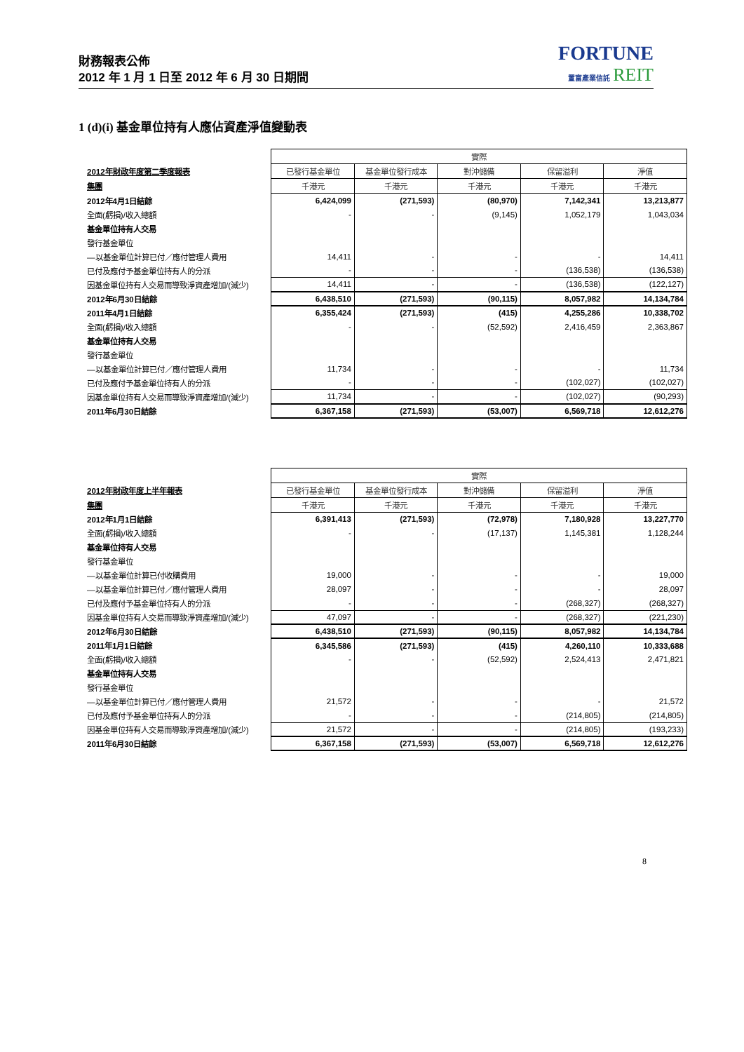財務報表公佈
2012 年 1 月 1 日至 2012 年 6 月 30 日期間
FORTUNE
置富產業信託 REIT
1 (d)(i) 基金單位持有人應佔資產淨值變動表
| | 實際 | | | | |
| 2012年財政年度第二季度報表 | 已發行基金單位 | 基金單位發行成本 | 對沖儲備 | 保留溢利 | 淨值 |
| 集團 | 千港元 | 千港元 | 千港元 | 千港元 | 千港元 |
| 2012年4月1日結餘 | 6,424,099 | (271,593) | (80,970) | 7,142,341 | 13,213,877 |
| 全面(虧損)/收入總額 | - | - | (9,145) | 1,052,179 | 1,043,034 |
| 基金單位持有人交易 | | | | | |
| 發行基金單位 | | | | | |
| —以基金單位計算已付／應付管理人費用 | 14,411 | - | - | - | 14,411 |
| 已付及應付予基金單位持有人的分派 | - | - | - | (136,538) | (136,538) |
| 因基金單位持有人交易而導致淨資產增加/(減少) | 14,411 | - | - | (136,538) | (122,127) |
| 2012年6月30日結餘 | 6,438,510 | (271,593) | (90,115) | 8,057,982 | 14,134,784 |
| 2011年4月1日結餘 | 6,355,424 | (271,593) | (415) | 4,255,286 | 10,338,702 |
| 全面(虧損)/收入總額 | - | - | (52,592) | 2,416,459 | 2,363,867 |
| 基金單位持有人交易 | | | | | |
| 發行基金單位 | | | | | |
| —以基金單位計算已付／應付管理人費用 | 11,734 | - | - | - | 11,734 |
| 已付及應付予基金單位持有人的分派 | - | - | - | (102,027) | (102,027) |
| 因基金單位持有人交易而導致淨資產增加/(減少) | 11,734 | - | - | (102,027) | (90,293) |
| 2011年6月30日結餘 | 6,367,158 | (271,593) | (53,007) | 6,569,718 | 12,612,276 |
| | 實際 | | | | |
| 2012年財政年度上半年報表 | 已發行基金單位 | 基金單位發行成本 | 對沖儲備 | 保留溢利 | 淨值 |
| 集團 | 千港元 | 千港元 | 千港元 | 千港元 | 千港元 |
| 2012年1月1日結餘 | 6,391,413 | (271,593) | (72,978) | 7,180,928 | 13,227,770 |
| 全面(虧損)/收入總額 | - | - | (17,137) | 1,145,381 | 1,128,244 |
| 基金單位持有人交易 | | | | | |
| 發行基金單位 | | | | | |
| —以基金單位計算已付收購費用 | 19,000 | - | - | - | 19,000 |
| —以基金單位計算已付／應付管理人費用 | 28,097 | - | - | - | 28,097 |
| 已付及應付予基金單位持有人的分派 | - | - | - | (268,327) | (268,327) |
| 因基金單位持有人交易而導致淨資產增加/(減少) | 47,097 | - | - | (268,327) | (221,230) |
| 2012年6月30日結餘 | 6,438,510 | (271,593) | (90,115) | 8,057,982 | 14,134,784 |
| 2011年1月1日結餘 | 6,345,586 | (271,593) | (415) | 4,260,110 | 10,333,688 |
| 全面(虧損)/收入總額 | - | - | (52,592) | 2,524,413 | 2,471,821 |
| 基金單位持有人交易 | | | | | |
| 發行基金單位 | | | | | |
| —以基金單位計算已付／應付管理人費用 | 21,572 | - | - | - | 21,572 |
| 已付及應付予基金單位持有人的分派 | - | - | - | (214,805) | (214,805) |
| 因基金單位持有人交易而導致淨資產增加/(減少) | 21,572 | - | - | (214,805) | (193,233) |
| 2011年6月30日結餘 | 6,367,158 | (271,593) | (53,007) | 6,569,718 | 12,612,276 |
8